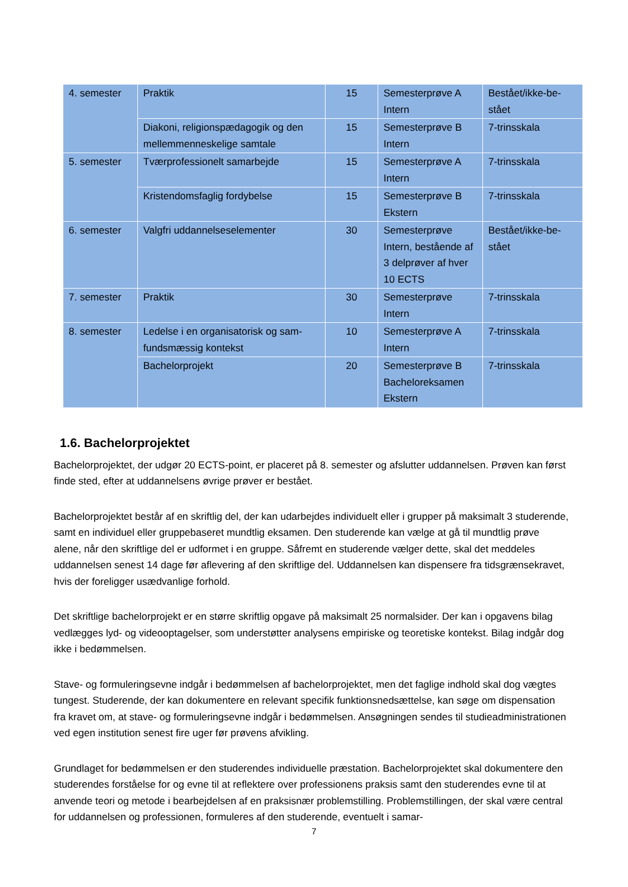| 4. semester | Praktik | 15 | Semesterprøve A Intern | Bestået/ikke-be- stået |
| | Diakoni, religionspædagogik og den mellemmenneskelige samtale | 15 | Semesterprøve B Intern | 7-trinsskala |
| 5. semester | Tværprofessionelt samarbejde | 15 | Semesterprøve A Intern | 7-trinsskala |
| | Kristendomsfaglig fordybelse | 15 | Semesterprøve B Ekstern | 7-trinsskala |
| 6. semester | Valgfri uddannelseselementer | 30 | Semesterprøve Intern, bestående af 3 delprøver af hver 10 ECTS | Bestået/ikke-be- stået |
| 7. semester | Praktik | 30 | Semesterprøve Intern | 7-trinsskala |
| 8. semester | Ledelse i en organisatorisk og sam- fundsmæssig kontekst | 10 | Semesterprøve A Intern | 7-trinsskala |
| | Bachelorprojekt | 20 | Semesterprøve B Bacheloreksamen Ekstern | 7-trinsskala |
1.6. Bachelorprojektet
Bachelorprojektet, der udgør 20 ECTS-point, er placeret på 8. semester og afslutter uddannelsen. Prøven kan først finde sted, efter at uddannelsens øvrige prøver er bestået.
Bachelorprojektet består af en skriftlig del, der kan udarbejdes individuelt eller i grupper på maksimalt 3 studerende, samt en individuel eller gruppebaseret mundtlig eksamen. Den studerende kan vælge at gå til mundtlig prøve alene, når den skriftlige del er udformet i en gruppe. Såfremt en studerende vælger dette, skal det meddeles uddannelsen senest 14 dage før aflevering af den skriftlige del. Uddannelsen kan dispensere fra tidsgrænsekravet, hvis der foreligger usædvanlige forhold.
Det skriftlige bachelorprojekt er en større skriftlig opgave på maksimalt 25 normalsider. Der kan i opgavens bilag vedlægges lyd- og videooptagelser, som understøtter analysens empiriske og teoretiske kontekst. Bilag indgår dog ikke i bedømmelsen.
Stave- og formuleringsevne indgår i bedømmelsen af bachelorprojektet, men det faglige indhold skal dog vægtes tungest. Studerende, der kan dokumentere en relevant specifik funktionsnedsættelse, kan søge om dispensation fra kravet om, at stave- og formuleringsevne indgår i bedømmelsen. Ansøgningen sendes til studieadministrationen ved egen institution senest fire uger før prøvens afvikling.
Grundlaget for bedømmelsen er den studerendes individuelle præstation. Bachelorprojektet skal dokumentere den studerendes forståelse for og evne til at reflektere over professionens praksis samt den studerendes evne til at anvende teori og metode i bearbejdelsen af en praksisnær problemstilling. Problemstillingen, der skal være central for uddannelsen og professionen, formuleres af den studerende, eventuelt i samar-
7